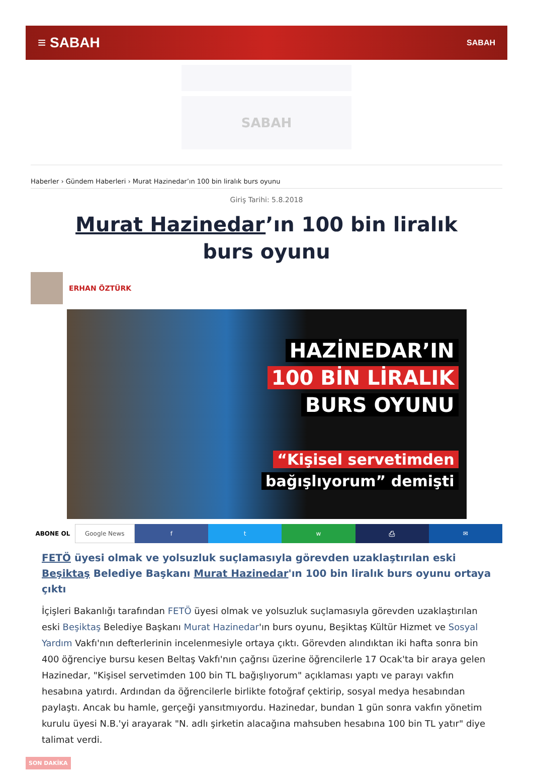≡ SABAH SABAH
SABAH
Haberler › Gündem Haberleri › Murat Hazinedar’ın 100 bin liralık burs oyunu
Giriş Tarihi: 5.8.2018
Murat Hazinedar’ın 100 bin liralık burs oyunu
ERHAN ÖZTÜRK
HAZİNEDAR’IN
100 BİN LİRALIK
BURS OYUNU
“Kişisel servetimden
bağışlıyorum” demişti
ABONE OL Google News f t w ⎙ ✉
FETÖ üyesi olmak ve yolsuzluk suçlamasıyla görevden uzaklaştırılan eski Beşiktaş Belediye Başkanı Murat Hazinedar'ın 100 bin liralık burs oyunu ortaya çıktı
İçişleri Bakanlığı tarafından FETÖ üyesi olmak ve yolsuzluk suçlamasıyla görevden uzaklaştırılan eski Beşiktaş Belediye Başkanı Murat Hazinedar'ın burs oyunu, Beşiktaş Kültür Hizmet ve Sosyal Yardım Vakfı'nın defterlerinin incelenmesiyle ortaya çıktı. Görevden alındıktan iki hafta sonra bin 400 öğrenciye bursu kesen Beltaş Vakfı'nın çağrısı üzerine öğrencilerle 17 Ocak'ta bir araya gelen Hazinedar, "Kişisel servetimden 100 bin TL bağışlıyorum" açıklaması yaptı ve parayı vakfın hesabına yatırdı. Ardından da öğrencilerle birlikte fotoğraf çektirip, sosyal medya hesabından paylaştı. Ancak bu hamle, gerçeği yansıtmıyordu. Hazinedar, bundan 1 gün sonra vakfın yönetim kurulu üyesi N.B.'yi arayarak "N. adlı şirketin alacağına mahsuben hesabına 100 bin TL yatır" diye talimat verdi.
SON DAKİKA